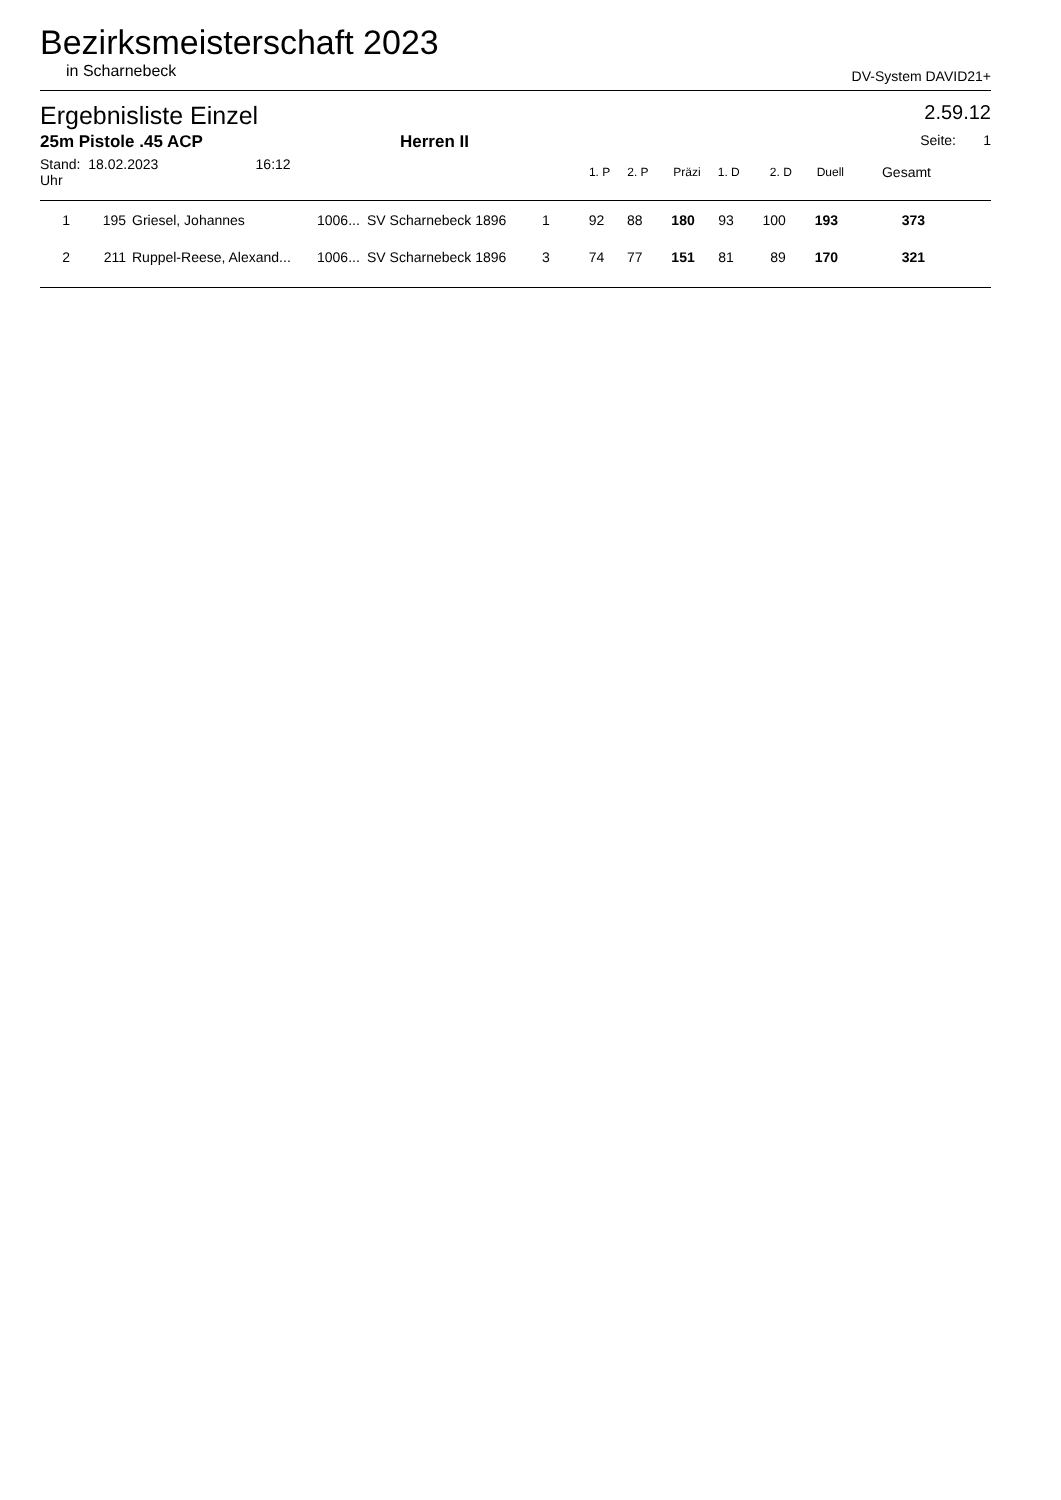Bezirksmeisterschaft 2023
in Scharnebeck DV-System DAVID21+
Ergebnisliste Einzel 2.59.12
25m Pistole .45 ACP Herren II Seite: 1
| Stand: 18.02.2023 16:12 Uhr | | | | | | 1. P | 2. P | Präzi | 1. D | 2. D | Duell | Gesamt | |
| --- | --- | --- | --- | --- | --- | --- | --- | --- | --- | --- | --- | --- | --- |
| 1 | 195 | Griesel, Johannes | 1006... | SV Scharnebeck 1896 | 1 | 92 | 88 | 180 | 93 | 100 | 193 | 373 | |
| 2 | 211 | Ruppel-Reese, Alexand... | 1006... | SV Scharnebeck 1896 | 3 | 74 | 77 | 151 | 81 | 89 | 170 | 321 | |